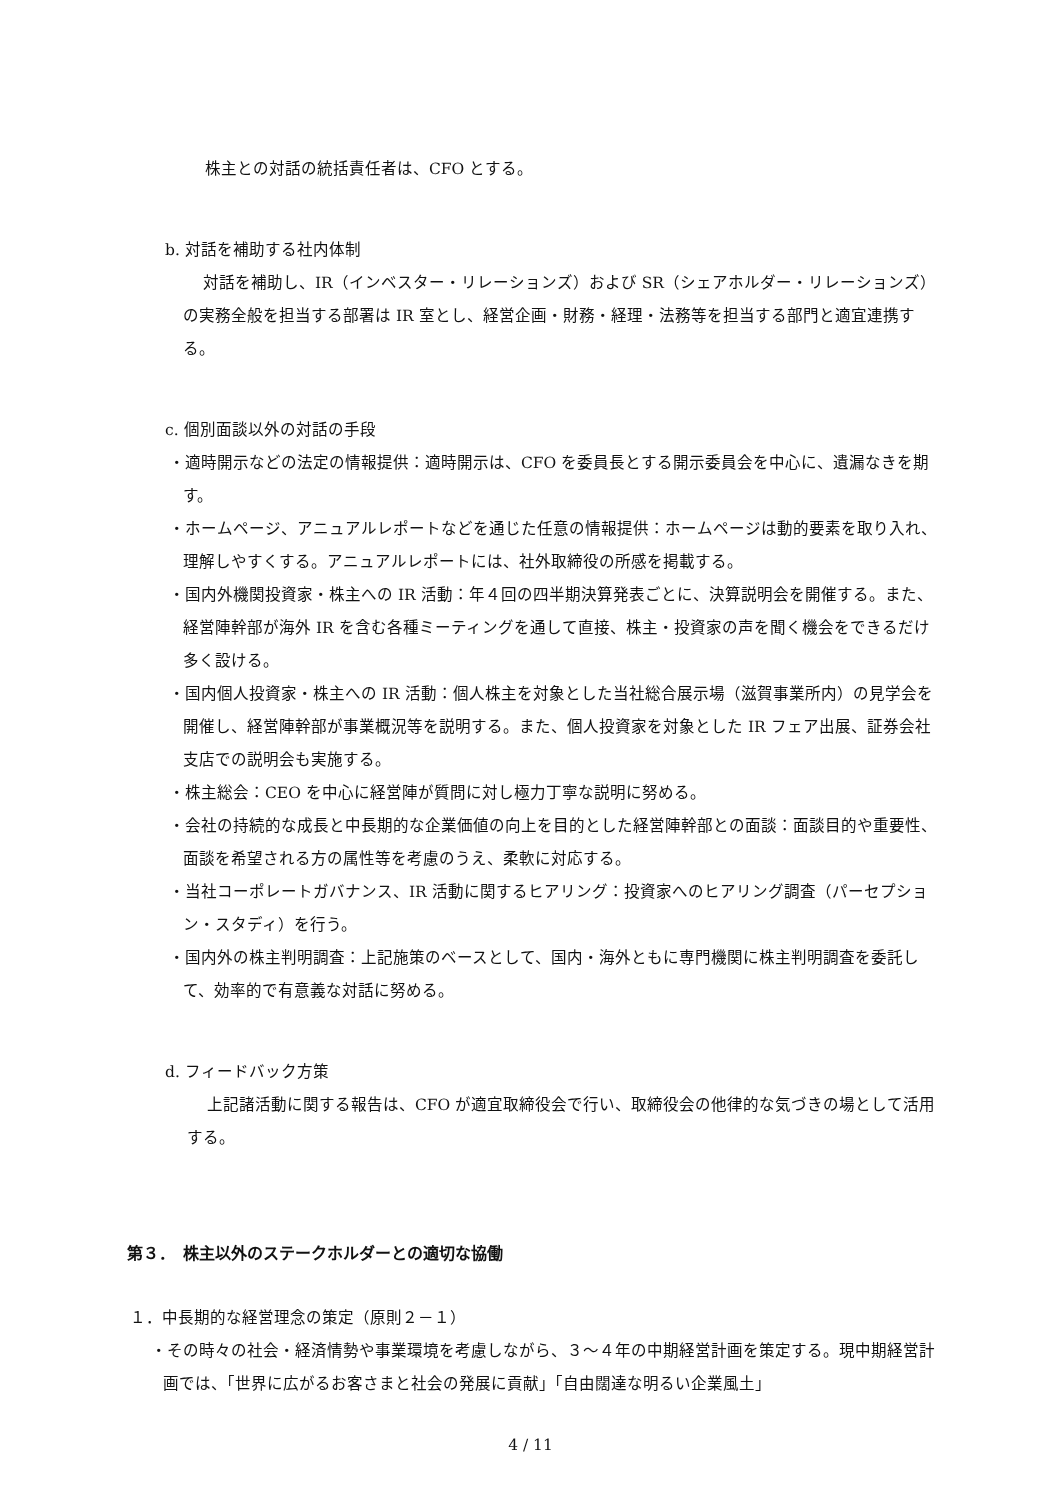株主との対話の統括責任者は、CFO とする。
b. 対話を補助する社内体制
対話を補助し、IR（インベスター・リレーションズ）および SR（シェアホルダー・リレーションズ）の実務全般を担当する部署は IR 室とし、経営企画・財務・経理・法務等を担当する部門と適宜連携する。
c. 個別面談以外の対話の手段
・適時開示などの法定の情報提供：適時開示は、CFO を委員長とする開示委員会を中心に、遺漏なきを期す。
・ホームページ、アニュアルレポートなどを通じた任意の情報提供：ホームページは動的要素を取り入れ、理解しやすくする。アニュアルレポートには、社外取締役の所感を掲載する。
・国内外機関投資家・株主への IR 活動：年４回の四半期決算発表ごとに、決算説明会を開催する。また、経営陣幹部が海外 IR を含む各種ミーティングを通して直接、株主・投資家の声を聞く機会をできるだけ多く設ける。
・国内個人投資家・株主への IR 活動：個人株主を対象とした当社総合展示場（滋賀事業所内）の見学会を開催し、経営陣幹部が事業概況等を説明する。また、個人投資家を対象とした IR フェア出展、証券会社支店での説明会も実施する。
・株主総会：CEO を中心に経営陣が質問に対し極力丁寧な説明に努める。
・会社の持続的な成長と中長期的な企業価値の向上を目的とした経営陣幹部との面談：面談目的や重要性、面談を希望される方の属性等を考慮のうえ、柔軟に対応する。
・当社コーポレートガバナンス、IR 活動に関するヒアリング：投資家へのヒアリング調査（パーセプション・スタディ）を行う。
・国内外の株主判明調査：上記施策のベースとして、国内・海外ともに専門機関に株主判明調査を委託して、効率的で有意義な対話に努める。
d. フィードバック方策
上記諸活動に関する報告は、CFO が適宜取締役会で行い、取締役会の他律的な気づきの場として活用する。
第３．　株主以外のステークホルダーとの適切な協働
１．中長期的な経営理念の策定（原則２－１）
・その時々の社会・経済情勢や事業環境を考慮しながら、３～４年の中期経営計画を策定する。現中期経営計画では、「世界に広がるお客さまと社会の発展に貢献」「自由闊達な明るい企業風土」
4 / 11